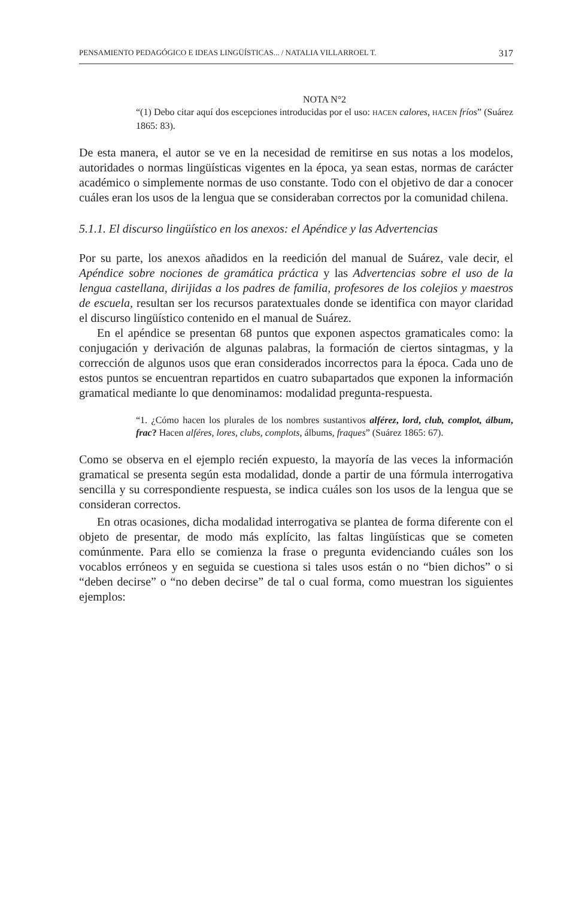PENSAMIENTO PEDAGÓGICO E IDEAS LINGÜÍSTICAS... / NATALIA VILLARROEL T. 317
NOTA N°2
“(1) Debo citar aquí dos escepciones introducidas por el uso: HACEN calores, HACEN fríos” (Suárez 1865: 83).
De esta manera, el autor se ve en la necesidad de remitirse en sus notas a los modelos, autoridades o normas lingüísticas vigentes en la época, ya sean estas, normas de carácter académico o simplemente normas de uso constante. Todo con el objetivo de dar a conocer cuáles eran los usos de la lengua que se consideraban correctos por la comunidad chilena.
5.1.1. El discurso lingüístico en los anexos: el Apéndice y las Advertencias
Por su parte, los anexos añadidos en la reedición del manual de Suárez, vale decir, el Apéndice sobre nociones de gramática práctica y las Advertencias sobre el uso de la lengua castellana, dirijidas a los padres de familia, profesores de los colejios y maestros de escuela, resultan ser los recursos paratextuales donde se identifica con mayor claridad el discurso lingüístico contenido en el manual de Suárez.
En el apéndice se presentan 68 puntos que exponen aspectos gramaticales como: la conjugación y derivación de algunas palabras, la formación de ciertos sintagmas, y la corrección de algunos usos que eran considerados incorrectos para la época. Cada uno de estos puntos se encuentran repartidos en cuatro subapartados que exponen la información gramatical mediante lo que denominamos: modalidad pregunta-respuesta.
“1. ¿Cómo hacen los plurales de los nombres sustantivos alférez, lord, club, complot, álbum, frac? Hacen alféres, lores, clubs, complots, álbums, fraques” (Suárez 1865: 67).
Como se observa en el ejemplo recién expuesto, la mayoría de las veces la información gramatical se presenta según esta modalidad, donde a partir de una fórmula interrogativa sencilla y su correspondiente respuesta, se indica cuáles son los usos de la lengua que se consideran correctos.
En otras ocasiones, dicha modalidad interrogativa se plantea de forma diferente con el objeto de presentar, de modo más explícito, las faltas lingüísticas que se cometen comúnmente. Para ello se comienza la frase o pregunta evidenciando cuáles son los vocablos erróneos y en seguida se cuestiona si tales usos están o no “bien dichos” o si “deben decirse” o “no deben decirse” de tal o cual forma, como muestran los siguientes ejemplos: